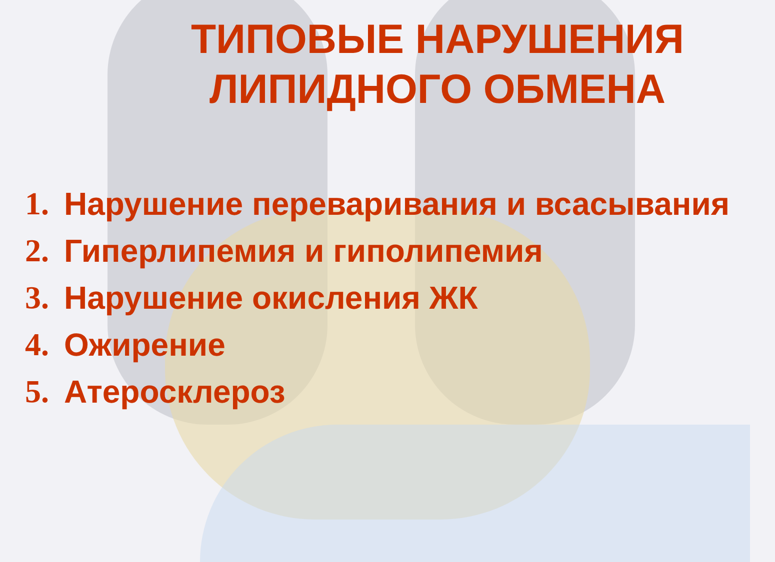ТИПОВЫЕ НАРУШЕНИЯ ЛИПИДНОГО ОБМЕНА
1. Нарушение переваривания и всасывания
2. Гиперлипемия и гиполипемия
3. Нарушение окисления ЖК
4. Ожирение
5. Атеросклероз